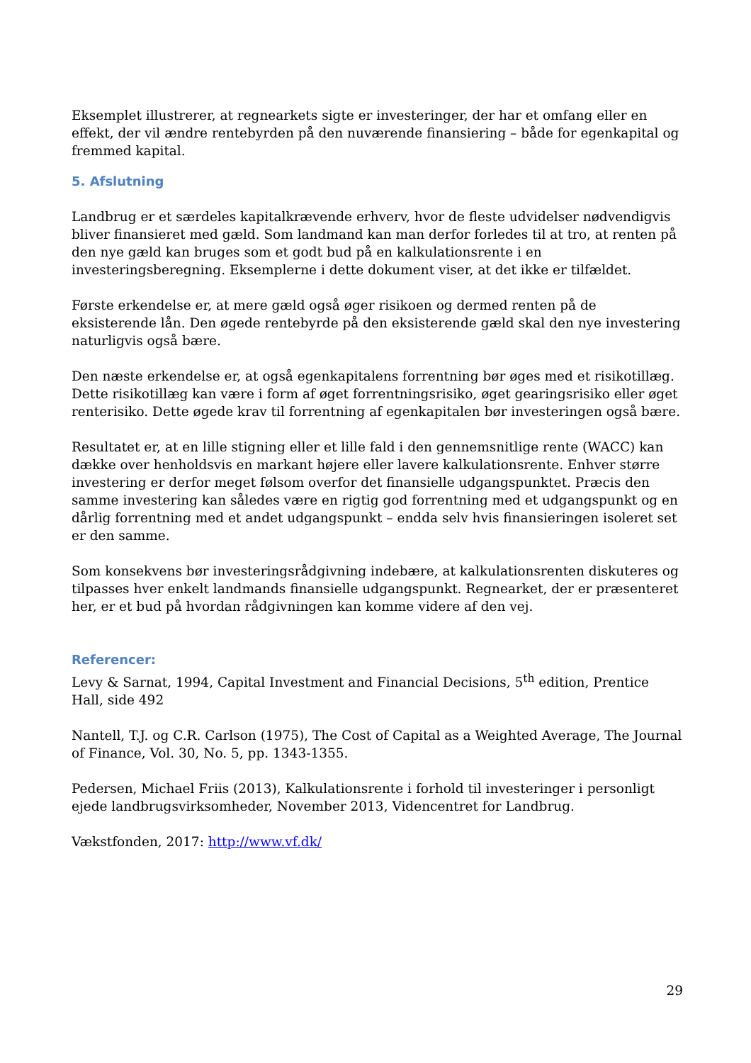Eksemplet illustrerer, at regnearkets sigte er investeringer, der har et omfang eller en effekt, der vil ændre rentebyrden på den nuværende finansiering – både for egenkapital og fremmed kapital.
5. Afslutning
Landbrug er et særdeles kapitalkrævende erhverv, hvor de fleste udvidelser nødvendigvis bliver finansieret med gæld. Som landmand kan man derfor forledes til at tro, at renten på den nye gæld kan bruges som et godt bud på en kalkulationsrente i en investeringsberegning. Eksemplerne i dette dokument viser, at det ikke er tilfældet.
Første erkendelse er, at mere gæld også øger risikoen og dermed renten på de eksisterende lån. Den øgede rentebyrde på den eksisterende gæld skal den nye investering naturligvis også bære.
Den næste erkendelse er, at også egenkapitalens forrentning bør øges med et risikotillæg. Dette risikotillæg kan være i form af øget forrentningsrisiko, øget gearingsrisiko eller øget renterisiko. Dette øgede krav til forrentning af egenkapitalen bør investeringen også bære.
Resultatet er, at en lille stigning eller et lille fald i den gennemsnitlige rente (WACC) kan dække over henholdsvis en markant højere eller lavere kalkulationsrente. Enhver større investering er derfor meget følsom overfor det finansielle udgangspunktet. Præcis den samme investering kan således være en rigtig god forrentning med et udgangspunkt og en dårlig forrentning med et andet udgangspunkt – endda selv hvis finansieringen isoleret set er den samme.
Som konsekvens bør investeringsrådgivning indebære, at kalkulationsrenten diskuteres og tilpasses hver enkelt landmands finansielle udgangspunkt. Regnearket, der er præsenteret her, er et bud på hvordan rådgivningen kan komme videre af den vej.
Referencer:
Levy & Sarnat, 1994, Capital Investment and Financial Decisions, 5<sup>th</sup> edition, Prentice Hall, side 492
Nantell, T.J. og C.R. Carlson (1975), The Cost of Capital as a Weighted Average, The Journal of Finance, Vol. 30, No. 5, pp. 1343-1355.
Pedersen, Michael Friis (2013), Kalkulationsrente i forhold til investeringer i personligt ejede landbrugsvirksomheder, November 2013, Videncentret for Landbrug.
Vækstfonden, 2017: http://www.vf.dk/
29